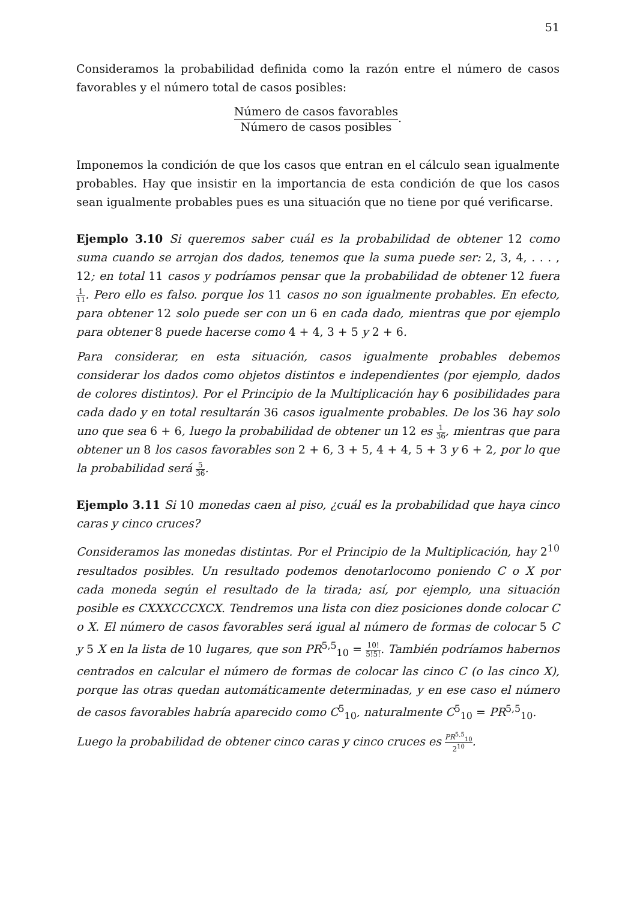51
Consideramos la probabilidad definida como la razón entre el número de casos favorables y el número total de casos posibles:
Número de casos favorables Número de casos posibles.
Imponemos la condición de que los casos que entran en el cálculo sean igualmente probables. Hay que insistir en la importancia de esta condición de que los casos sean igualmente probables pues es una situación que no tiene por qué verificarse.
Ejemplo 3.10 Si queremos saber cuál es la probabilidad de obtener 12 como suma cuando se arrojan dos dados, tenemos que la suma puede ser: 2, 3, 4, . . . , 12; en total 11 casos y podríamos pensar que la probabilidad de obtener 12 fuera 1 11. Pero ello es falso. porque los 11 casos no son igualmente probables. En efecto, para obtener 12 solo puede ser con un 6 en cada dado, mientras que por ejemplo para obtener 8 puede hacerse como 4 + 4, 3 + 5 y 2 + 6.
Para considerar, en esta situación, casos igualmente probables debemos considerar los dados como objetos distintos e independientes (por ejemplo, dados de colores distintos). Por el Principio de la Multiplicación hay 6 posibilidades para cada dado y en total resultarán 36 casos igualmente probables. De los 36 hay solo uno que sea 6 + 6, luego la probabilidad de obtener un 12 es 1 36, mientras que para obtener un 8 los casos favorables son 2 + 6, 3 + 5, 4 + 4, 5 + 3 y 6 + 2, por lo que la probabilidad será 5 36.
Ejemplo 3.11 Si 10 monedas caen al piso, ¿cuál es la probabilidad que haya cinco caras y cinco cruces?
Consideramos las monedas distintas. Por el Principio de la Multiplicación, hay 2<sup>10</sup> resultados posibles. Un resultado podemos denotarlocomo poniendo C o X por cada moneda según el resultado de la tirada; así, por ejemplo, una situación posible es CXXXCCCXCX. Tendremos una lista con diez posiciones donde colocar C o X. El número de casos favorables será igual al número de formas de colocar 5 C y 5 X en la lista de 10 lugares, que son PR<sup>5,5</sup><sub>10</sub> = 10! 5!5!. También podríamos habernos centrados en calcular el número de formas de colocar las cinco C (o las cinco X), porque las otras quedan automáticamente determinadas, y en ese caso el número de casos favorables habría aparecido como C<sup>5</sup><sub>10</sub>, naturalmente C<sup>5</sup><sub>10</sub> = PR<sup>5,5</sup><sub>10</sub>.
Luego la probabilidad de obtener cinco caras y cinco cruces es PR<sup>5,5</sup><sub>10</sub> 2<sup>10</sup>.